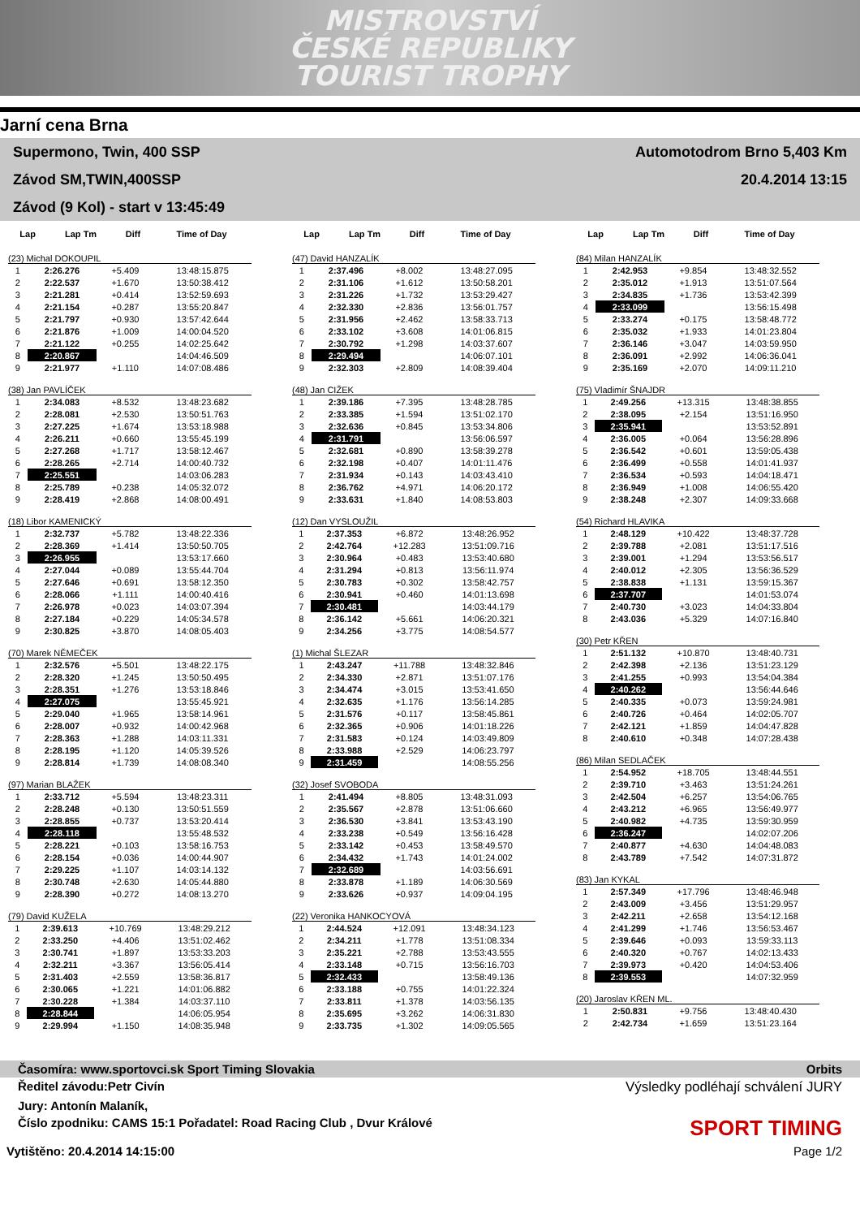MISTROVSTVÍ
ČESKÉ REPUBLIKY
TOURIST TROPHY
Jarní cena Brna
Supermono, Twin, 400 SSP Automotodrom Brno 5,403 Km
Závod SM,TWIN,400SSP 20.4.2014 13:15
Závod (9 Kol) - start v 13:45:49
| Lap | Lap Tm | Diff | Time of Day |
| --- | --- | --- | --- |
(23) Michal DOKOUPIL
| 1 | 2:26.276 | +5.409 | 13:48:15.875 |
| 2 | 2:22.537 | +1.670 | 13:50:38.412 |
| 3 | 2:21.281 | +0.414 | 13:52:59.693 |
| 4 | 2:21.154 | +0.287 | 13:55:20.847 |
| 5 | 2:21.797 | +0.930 | 13:57:42.644 |
| 6 | 2:21.876 | +1.009 | 14:00:04.520 |
| 7 | 2:21.122 | +0.255 | 14:02:25.642 |
| 8 | 2:20.867 | | 14:04:46.509 |
| 9 | 2:21.977 | +1.110 | 14:07:08.486 |
(38) Jan PAVLÍČEK
| 1 | 2:34.083 | +8.532 | 13:48:23.682 |
| 2 | 2:28.081 | +2.530 | 13:50:51.763 |
| 3 | 2:27.225 | +1.674 | 13:53:18.988 |
| 4 | 2:26.211 | +0.660 | 13:55:45.199 |
| 5 | 2:27.268 | +1.717 | 13:58:12.467 |
| 6 | 2:28.265 | +2.714 | 14:00:40.732 |
| 7 | 2:25.551 | | 14:03:06.283 |
| 8 | 2:25.789 | +0.238 | 14:05:32.072 |
| 9 | 2:28.419 | +2.868 | 14:08:00.491 |
(18) Libor KAMENICKÝ
| 1 | 2:32.737 | +5.782 | 13:48:22.336 |
| 2 | 2:28.369 | +1.414 | 13:50:50.705 |
| 3 | 2:26.955 | | 13:53:17.660 |
| 4 | 2:27.044 | +0.089 | 13:55:44.704 |
| 5 | 2:27.646 | +0.691 | 13:58:12.350 |
| 6 | 2:28.066 | +1.111 | 14:00:40.416 |
| 7 | 2:26.978 | +0.023 | 14:03:07.394 |
| 8 | 2:27.184 | +0.229 | 14:05:34.578 |
| 9 | 2:30.825 | +3.870 | 14:08:05.403 |
(70) Marek NĚMEČEK
| 1 | 2:32.576 | +5.501 | 13:48:22.175 |
| 2 | 2:28.320 | +1.245 | 13:50:50.495 |
| 3 | 2:28.351 | +1.276 | 13:53:18.846 |
| 4 | 2:27.075 | | 13:55:45.921 |
| 5 | 2:29.040 | +1.965 | 13:58:14.961 |
| 6 | 2:28.007 | +0.932 | 14:00:42.968 |
| 7 | 2:28.363 | +1.288 | 14:03:11.331 |
| 8 | 2:28.195 | +1.120 | 14:05:39.526 |
| 9 | 2:28.814 | +1.739 | 14:08:08.340 |
(97) Marian BLAŽEK
| 1 | 2:33.712 | +5.594 | 13:48:23.311 |
| 2 | 2:28.248 | +0.130 | 13:50:51.559 |
| 3 | 2:28.855 | +0.737 | 13:53:20.414 |
| 4 | 2:28.118 | | 13:55:48.532 |
| 5 | 2:28.221 | +0.103 | 13:58:16.753 |
| 6 | 2:28.154 | +0.036 | 14:00:44.907 |
| 7 | 2:29.225 | +1.107 | 14:03:14.132 |
| 8 | 2:30.748 | +2.630 | 14:05:44.880 |
| 9 | 2:28.390 | +0.272 | 14:08:13.270 |
(79) David KUŽELA
| 1 | 2:39.613 | +10.769 | 13:48:29.212 |
| 2 | 2:33.250 | +4.406 | 13:51:02.462 |
| 3 | 2:30.741 | +1.897 | 13:53:33.203 |
| 4 | 2:32.211 | +3.367 | 13:56:05.414 |
| 5 | 2:31.403 | +2.559 | 13:58:36.817 |
| 6 | 2:30.065 | +1.221 | 14:01:06.882 |
| 7 | 2:30.228 | +1.384 | 14:03:37.110 |
| 8 | 2:28.844 | | 14:06:05.954 |
| 9 | 2:29.994 | +1.150 | 14:08:35.948 |
| Lap | Lap Tm | Diff | Time of Day |
| --- | --- | --- | --- |
(47) David HANZALÍK
| 1 | 2:37.496 | +8.002 | 13:48:27.095 |
| 2 | 2:31.106 | +1.612 | 13:50:58.201 |
| 3 | 2:31.226 | +1.732 | 13:53:29.427 |
| 4 | 2:32.330 | +2.836 | 13:56:01.757 |
| 5 | 2:31.956 | +2.462 | 13:58:33.713 |
| 6 | 2:33.102 | +3.608 | 14:01:06.815 |
| 7 | 2:30.792 | +1.298 | 14:03:37.607 |
| 8 | 2:29.494 | | 14:06:07.101 |
| 9 | 2:32.303 | +2.809 | 14:08:39.404 |
(48) Jan CIŽEK
| 1 | 2:39.186 | +7.395 | 13:48:28.785 |
| 2 | 2:33.385 | +1.594 | 13:51:02.170 |
| 3 | 2:32.636 | +0.845 | 13:53:34.806 |
| 4 | 2:31.791 | | 13:56:06.597 |
| 5 | 2:32.681 | +0.890 | 13:58:39.278 |
| 6 | 2:32.198 | +0.407 | 14:01:11.476 |
| 7 | 2:31.934 | +0.143 | 14:03:43.410 |
| 8 | 2:36.762 | +4.971 | 14:06:20.172 |
| 9 | 2:33.631 | +1.840 | 14:08:53.803 |
(12) Dan VYSLOUŽIL
| 1 | 2:37.353 | +6.872 | 13:48:26.952 |
| 2 | 2:42.764 | +12.283 | 13:51:09.716 |
| 3 | 2:30.964 | +0.483 | 13:53:40.680 |
| 4 | 2:31.294 | +0.813 | 13:56:11.974 |
| 5 | 2:30.783 | +0.302 | 13:58:42.757 |
| 6 | 2:30.941 | +0.460 | 14:01:13.698 |
| 7 | 2:30.481 | | 14:03:44.179 |
| 8 | 2:36.142 | +5.661 | 14:06:20.321 |
| 9 | 2:34.256 | +3.775 | 14:08:54.577 |
(1) Michal ŠLEZAR
| 1 | 2:43.247 | +11.788 | 13:48:32.846 |
| 2 | 2:34.330 | +2.871 | 13:51:07.176 |
| 3 | 2:34.474 | +3.015 | 13:53:41.650 |
| 4 | 2:32.635 | +1.176 | 13:56:14.285 |
| 5 | 2:31.576 | +0.117 | 13:58:45.861 |
| 6 | 2:32.365 | +0.906 | 14:01:18.226 |
| 7 | 2:31.583 | +0.124 | 14:03:49.809 |
| 8 | 2:33.988 | +2.529 | 14:06:23.797 |
| 9 | 2:31.459 | | 14:08:55.256 |
(32) Josef SVOBODA
| 1 | 2:41.494 | +8.805 | 13:48:31.093 |
| 2 | 2:35.567 | +2.878 | 13:51:06.660 |
| 3 | 2:36.530 | +3.841 | 13:53:43.190 |
| 4 | 2:33.238 | +0.549 | 13:56:16.428 |
| 5 | 2:33.142 | +0.453 | 13:58:49.570 |
| 6 | 2:34.432 | +1.743 | 14:01:24.002 |
| 7 | 2:32.689 | | 14:03:56.691 |
| 8 | 2:33.878 | +1.189 | 14:06:30.569 |
| 9 | 2:33.626 | +0.937 | 14:09:04.195 |
(22) Veronika HANKOCYOVÁ
| 1 | 2:44.524 | +12.091 | 13:48:34.123 |
| 2 | 2:34.211 | +1.778 | 13:51:08.334 |
| 3 | 2:35.221 | +2.788 | 13:53:43.555 |
| 4 | 2:33.148 | +0.715 | 13:56:16.703 |
| 5 | 2:32.433 | | 13:58:49.136 |
| 6 | 2:33.188 | +0.755 | 14:01:22.324 |
| 7 | 2:33.811 | +1.378 | 14:03:56.135 |
| 8 | 2:35.695 | +3.262 | 14:06:31.830 |
| 9 | 2:33.735 | +1.302 | 14:09:05.565 |
| Lap | Lap Tm | Diff | Time of Day |
| --- | --- | --- | --- |
(84) Milan HANZALÍK
| 1 | 2:42.953 | +9.854 | 13:48:32.552 |
| 2 | 2:35.012 | +1.913 | 13:51:07.564 |
| 3 | 2:34.835 | +1.736 | 13:53:42.399 |
| 4 | 2:33.099 | | 13:56:15.498 |
| 5 | 2:33.274 | +0.175 | 13:58:48.772 |
| 6 | 2:35.032 | +1.933 | 14:01:23.804 |
| 7 | 2:36.146 | +3.047 | 14:03:59.950 |
| 8 | 2:36.091 | +2.992 | 14:06:36.041 |
| 9 | 2:35.169 | +2.070 | 14:09:11.210 |
(75) Vladimír ŠNAJDR
| 1 | 2:49.256 | +13.315 | 13:48:38.855 |
| 2 | 2:38.095 | +2.154 | 13:51:16.950 |
| 3 | 2:35.941 | | 13:53:52.891 |
| 4 | 2:36.005 | +0.064 | 13:56:28.896 |
| 5 | 2:36.542 | +0.601 | 13:59:05.438 |
| 6 | 2:36.499 | +0.558 | 14:01:41.937 |
| 7 | 2:36.534 | +0.593 | 14:04:18.471 |
| 8 | 2:36.949 | +1.008 | 14:06:55.420 |
| 9 | 2:38.248 | +2.307 | 14:09:33.668 |
(54) Richard HLAVIKA
| 1 | 2:48.129 | +10.422 | 13:48:37.728 |
| 2 | 2:39.788 | +2.081 | 13:51:17.516 |
| 3 | 2:39.001 | +1.294 | 13:53:56.517 |
| 4 | 2:40.012 | +2.305 | 13:56:36.529 |
| 5 | 2:38.838 | +1.131 | 13:59:15.367 |
| 6 | 2:37.707 | | 14:01:53.074 |
| 7 | 2:40.730 | +3.023 | 14:04:33.804 |
| 8 | 2:43.036 | +5.329 | 14:07:16.840 |
(30) Petr KŘEN
| 1 | 2:51.132 | +10.870 | 13:48:40.731 |
| 2 | 2:42.398 | +2.136 | 13:51:23.129 |
| 3 | 2:41.255 | +0.993 | 13:54:04.384 |
| 4 | 2:40.262 | | 13:56:44.646 |
| 5 | 2:40.335 | +0.073 | 13:59:24.981 |
| 6 | 2:40.726 | +0.464 | 14:02:05.707 |
| 7 | 2:42.121 | +1.859 | 14:04:47.828 |
| 8 | 2:40.610 | +0.348 | 14:07:28.438 |
(86) Milan SEDLAČEK
| 1 | 2:54.952 | +18.705 | 13:48:44.551 |
| 2 | 2:39.710 | +3.463 | 13:51:24.261 |
| 3 | 2:42.504 | +6.257 | 13:54:06.765 |
| 4 | 2:43.212 | +6.965 | 13:56:49.977 |
| 5 | 2:40.982 | +4.735 | 13:59:30.959 |
| 6 | 2:36.247 | | 14:02:07.206 |
| 7 | 2:40.877 | +4.630 | 14:04:48.083 |
| 8 | 2:43.789 | +7.542 | 14:07:31.872 |
(83) Jan KYKAL
| 1 | 2:57.349 | +17.796 | 13:48:46.948 |
| 2 | 2:43.009 | +3.456 | 13:51:29.957 |
| 3 | 2:42.211 | +2.658 | 13:54:12.168 |
| 4 | 2:41.299 | +1.746 | 13:56:53.467 |
| 5 | 2:39.646 | +0.093 | 13:59:33.113 |
| 6 | 2:40.320 | +0.767 | 14:02:13.433 |
| 7 | 2:39.973 | +0.420 | 14:04:53.406 |
| 8 | 2:39.553 | | 14:07:32.959 |
(20) Jaroslav KŘEN ML.
| 1 | 2:50.831 | +9.756 | 13:48:40.430 |
| 2 | 2:42.734 | +1.659 | 13:51:23.164 |
Časomíra: www.sportovci.sk Sport Timing Slovakia Orbits
Ředitel závodu:Petr Civín Výsledky podléhají schválení JURY
Jury: Antonín Malaník,
Číslo zpodniku: CAMS 15:1 Pořadatel: Road Racing Club , Dvur Králové SPORT TIMING
Vytištěno: 20.4.2014 14:15:00 Page 1/2